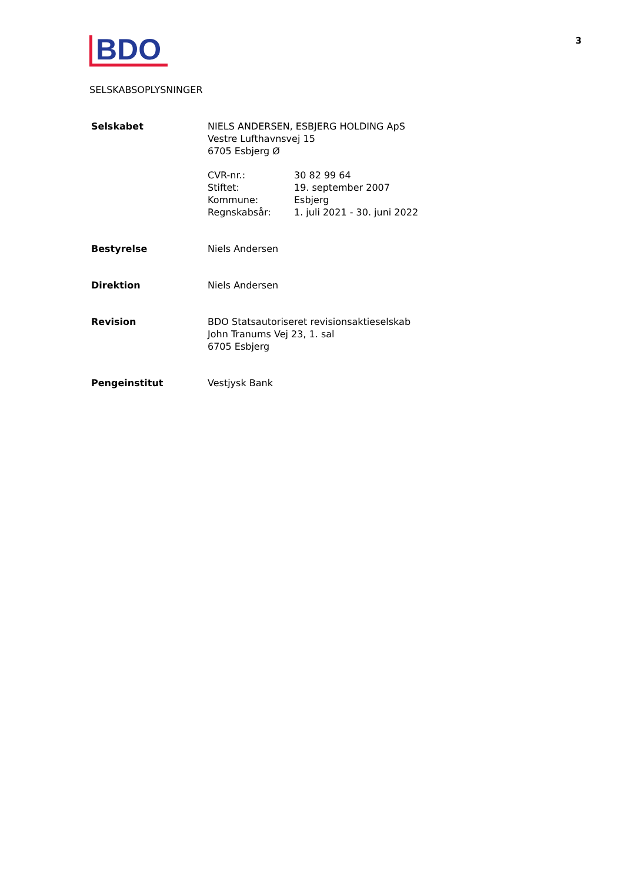BDO
3
SELSKABSOPLYSNINGER
Selskabet NIELS ANDERSEN, ESBJERG HOLDING ApS
Vestre Lufthavnsvej 15
6705 Esbjerg Ø
CVR-nr.:
Stiftet:
Kommune:
Regnskabsår:
30 82 99 64
19. september 2007
Esbjerg
1. juli 2021 - 30. juni 2022
Bestyrelse Niels Andersen
Direktion Niels Andersen
Revision BDO Statsautoriseret revisionsaktieselskab
John Tranums Vej 23, 1. sal
6705 Esbjerg
Pengeinstitut Vestjysk Bank